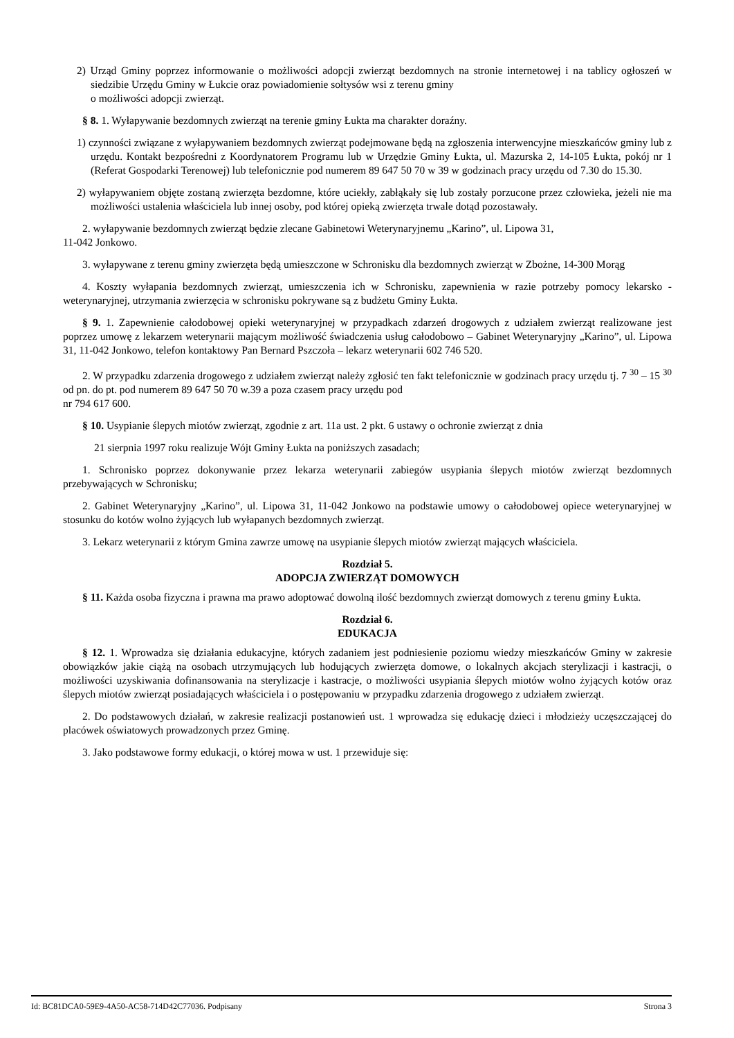2) Urząd Gminy poprzez informowanie o możliwości adopcji zwierząt bezdomnych na stronie internetowej i na tablicy ogłoszeń w siedzibie Urzędu Gminy w Łukcie oraz powiadomienie sołtysów wsi z terenu gminy
o możliwości adopcji zwierząt.
§ 8. 1. Wyłapywanie bezdomnych zwierząt na terenie gminy Łukta ma charakter doraźny.
1) czynności związane z wyłapywaniem bezdomnych zwierząt podejmowane będą na zgłoszenia interwencyjne mieszkańców gminy lub z urzędu. Kontakt bezpośredni z Koordynatorem Programu lub w Urzędzie Gminy Łukta, ul. Mazurska 2, 14-105 Łukta, pokój nr 1 (Referat Gospodarki Terenowej) lub telefonicznie pod numerem 89 647 50 70 w 39 w godzinach pracy urzędu od 7.30 do 15.30.
2) wyłapywaniem objęte zostaną zwierzęta bezdomne, które uciekły, zabłąkały się lub zostały porzucone przez człowieka, jeżeli nie ma możliwości ustalenia właściciela lub innej osoby, pod której opieką zwierzęta trwale dotąd pozostawały.
2. wyłapywanie bezdomnych zwierząt będzie zlecane Gabinetowi Weterynaryjnemu „Karino”, ul. Lipowa 31,
11-042 Jonkowo.
3. wyłapywane z terenu gminy zwierzęta będą umieszczone w Schronisku dla bezdomnych zwierząt w Zbożne, 14-300 Morąg
4. Koszty wyłapania bezdomnych zwierząt, umieszczenia ich w Schronisku, zapewnienia w razie potrzeby pomocy lekarsko - weterynaryjnej, utrzymania zwierzęcia w schronisku pokrywane są z budżetu Gminy Łukta.
§ 9. 1. Zapewnienie całodobowej opieki weterynaryjnej w przypadkach zdarzeń drogowych z udziałem zwierząt realizowane jest poprzez umowę z lekarzem weterynarii mającym możliwość świadczenia usług całodobowo – Gabinet Weterynaryjny „Karino”, ul. Lipowa 31, 11-042 Jonkowo, telefon kontaktowy Pan Bernard Pszczoła – lekarz weterynarii 602 746 520.
2. W przypadku zdarzenia drogowego z udziałem zwierząt należy zgłosić ten fakt telefonicznie w godzinach pracy urzędu tj. 7 <sup>30</sup> – 15 <sup>30</sup> od pn. do pt. pod numerem 89 647 50 70 w.39 a poza czasem pracy urzędu pod
nr 794 617 600.
§ 10. Usypianie ślepych miotów zwierząt, zgodnie z art. 11a ust. 2 pkt. 6 ustawy o ochronie zwierząt z dnia
21 sierpnia 1997 roku realizuje Wójt Gminy Łukta na poniższych zasadach;
1. Schronisko poprzez dokonywanie przez lekarza weterynarii zabiegów usypiania ślepych miotów zwierząt bezdomnych przebywających w Schronisku;
2. Gabinet Weterynaryjny „Karino”, ul. Lipowa 31, 11-042 Jonkowo na podstawie umowy o całodobowej opiece weterynaryjnej w stosunku do kotów wolno żyjących lub wyłapanych bezdomnych zwierząt.
3. Lekarz weterynarii z którym Gmina zawrze umowę na usypianie ślepych miotów zwierząt mających właściciela.
Rozdział 5.
ADOPCJA ZWIERZĄT DOMOWYCH
§ 11. Każda osoba fizyczna i prawna ma prawo adoptować dowolną ilość bezdomnych zwierząt domowych z terenu gminy Łukta.
Rozdział 6.
EDUKACJA
§ 12. 1. Wprowadza się działania edukacyjne, których zadaniem jest podniesienie poziomu wiedzy mieszkańców Gminy w zakresie obowiązków jakie ciążą na osobach utrzymujących lub hodujących zwierzęta domowe, o lokalnych akcjach sterylizacji i kastracji, o możliwości uzyskiwania dofinansowania na sterylizacje i kastracje, o możliwości usypiania ślepych miotów wolno żyjących kotów oraz ślepych miotów zwierząt posiadających właściciela i o postępowaniu w przypadku zdarzenia drogowego z udziałem zwierząt.
2. Do podstawowych działań, w zakresie realizacji postanowień ust. 1 wprowadza się edukację dzieci i młodzieży uczęszczającej do placówek oświatowych prowadzonych przez Gminę.
3. Jako podstawowe formy edukacji, o której mowa w ust. 1 przewiduje się:
Id: BC81DCA0-59E9-4A50-AC58-714D42C77036. Podpisany Strona 3